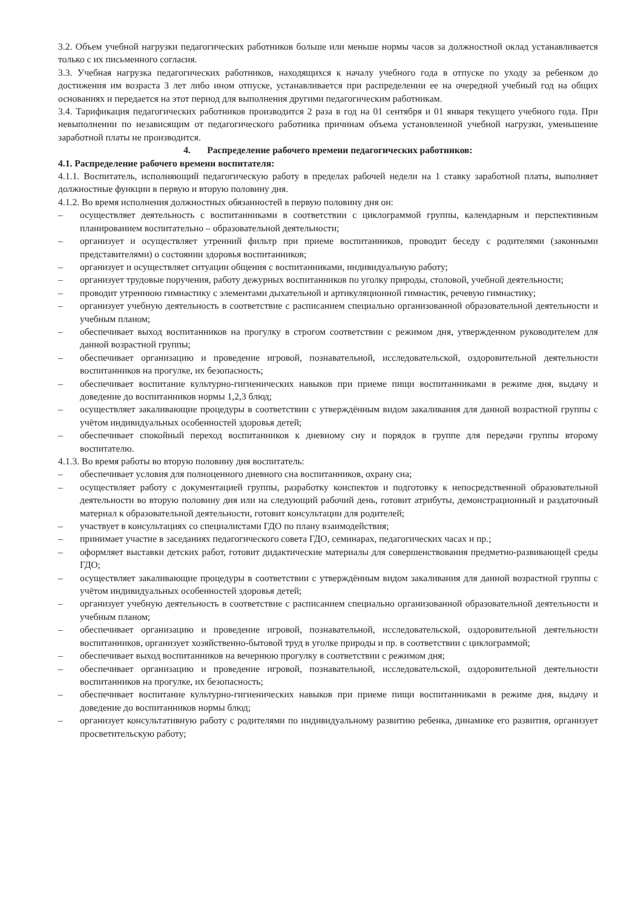3.2. Объем учебной нагрузки педагогических работников больше или меньше нормы часов за должностной оклад устанавливается только с их письменного согласия.
3.3. Учебная нагрузка педагогических работников, находящихся к началу учебного года в отпуске по уходу за ребенком до достижения им возраста 3 лет либо ином отпуске, устанавливается при распределении ее на очередной учебный год на общих основаниях и передается на этот период для выполнения другими педагогическим работникам.
3.4. Тарификация педагогических работников производится 2 раза в год на 01 сентября и 01 января текущего учебного года. При невыполнении по независящим от педагогического работника причинам объема установленной учебной нагрузки, уменьшение заработной платы не производится.
4. Распределение рабочего времени педагогических работников:
4.1. Распределение рабочего времени воспитателя:
4.1.1. Воспитатель, исполняющий педагогическую работу в пределах рабочей недели на 1 ставку заработной платы, выполняет должностные функции в первую и вторую половину дня.
4.1.2. Во время исполнения должностных обязанностей в первую половину дня он:
– осуществляет деятельность с воспитанниками в соответствии с циклограммой группы, календарным и перспективным планированием воспитательно – образовательной деятельности;
– организует и осуществляет утренний фильтр при приеме воспитанников, проводит беседу с родителями (законными представителями) о состоянии здоровья воспитанников;
– организует и осуществляет ситуации общения с воспитанниками, индивидуальную работу;
– организует трудовые поручения, работу дежурных воспитанников по уголку природы, столовой, учебной деятельности;
– проводит утреннюю гимнастику с элементами дыхательной и артикуляционной гимнастик, речевую гимнастику;
– организует учебную деятельность в соответствие с расписанием специально организованной образовательной деятельности и учебным планом;
– обеспечивает выход воспитанников на прогулку в строгом соответствии с режимом дня, утвержденном руководителем для данной возрастной группы;
– обеспечивает организацию и проведение игровой, познавательной, исследовательской, оздоровительной деятельности воспитанников на прогулке, их безопасность;
– обеспечивает воспитание культурно-гигиенических навыков при приеме пищи воспитанниками в режиме дня, выдачу и доведение до воспитанников нормы 1,2,3 блюд;
– осуществляет закаливающие процедуры в соответствии с утверждённым видом закаливания для данной возрастной группы с учётом индивидуальных особенностей здоровья детей;
– обеспечивает спокойный переход воспитанников к дневному сну и порядок в группе для передачи группы второму воспитателю.
4.1.3. Во время работы во вторую половину дня воспитатель:
– обеспечивает условия для полноценного дневного сна воспитанников, охрану сна;
– осуществляет работу с документацией группы, разработку конспектов и подготовку к непосредственной образовательной деятельности во вторую половину дня или на следующий рабочий день, готовит атрибуты, демонстрационный и раздаточный материал к образовательной деятельности, готовит консультации для родителей;
– участвует в консультациях со специалистами ГДО по плану взаимодействия;
– принимает участие в заседаниях педагогического совета ГДО, семинарах, педагогических часах и пр.;
– оформляет выставки детских работ, готовит дидактические материалы для совершенствования предметно-развивающей среды ГДО;
– осуществляет закаливающие процедуры в соответствии с утверждённым видом закаливания для данной возрастной группы с учётом индивидуальных особенностей здоровья детей;
– организует учебную деятельность в соответствие с расписанием специально организованной образовательной деятельности и учебным планом;
– обеспечивает организацию и проведение игровой, познавательной, исследовательской, оздоровительной деятельности воспитанников, организует хозяйственно-бытовой труд в уголке природы и пр. в соответствии с циклограммой;
– обеспечивает выход воспитанников на вечернюю прогулку в соответствии с режимом дня;
– обеспечивает организацию и проведение игровой, познавательной, исследовательской, оздоровительной деятельности воспитанников на прогулке, их безопасность;
– обеспечивает воспитание культурно-гигиенических навыков при приеме пищи воспитанниками в режиме дня, выдачу и доведение до воспитанников нормы блюд;
– организует консультативную работу с родителями по индивидуальному развитию ребенка, динамике его развития, организует просветительскую работу;